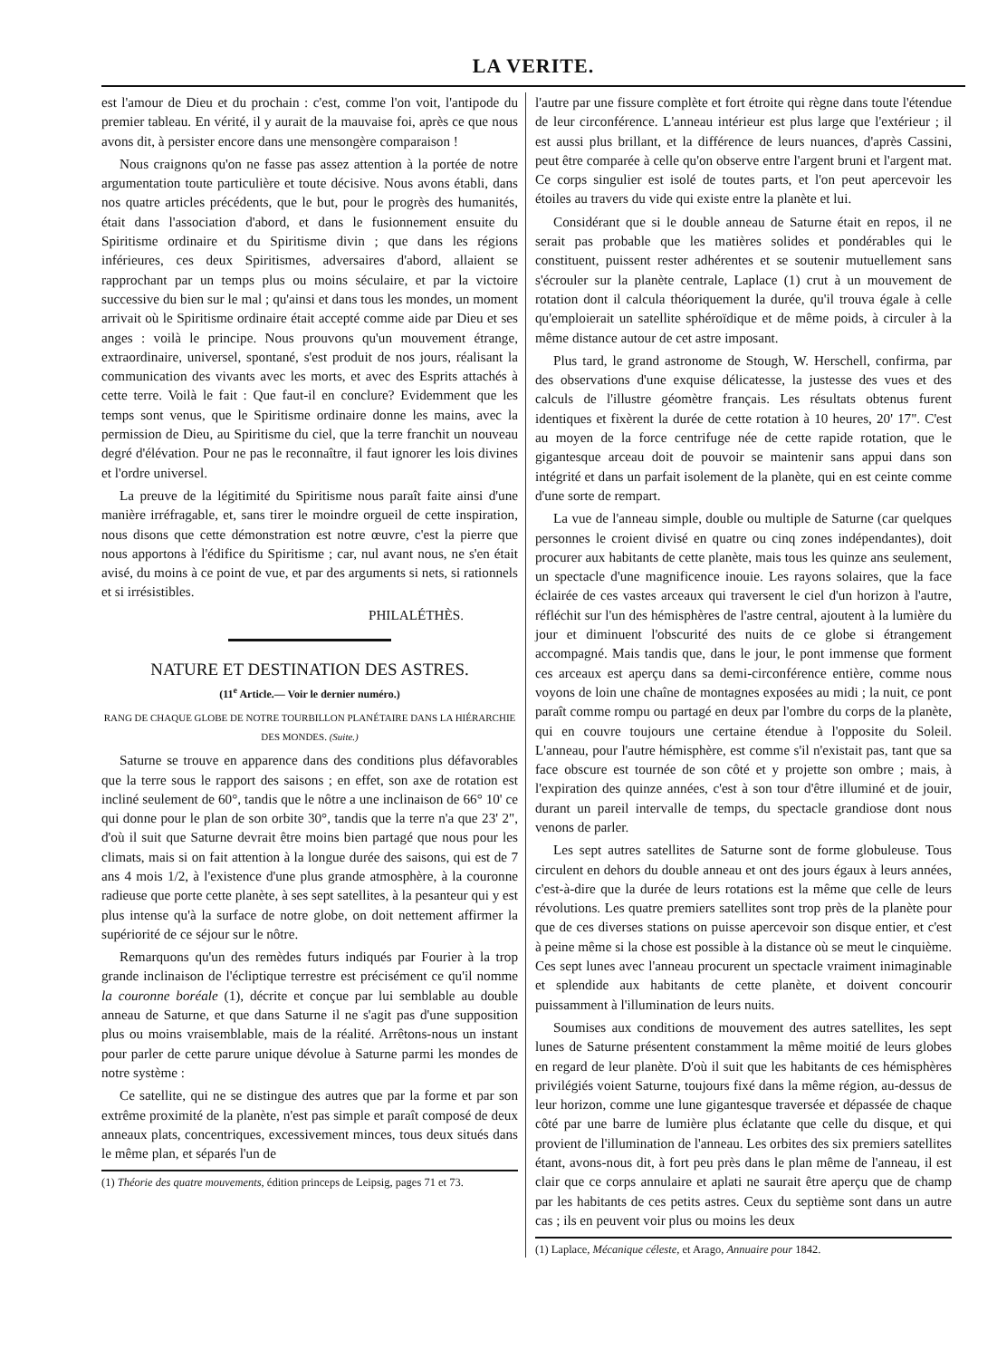LA VERITE.
est l'amour de Dieu et du prochain : c'est, comme l'on voit, l'antipode du premier tableau. En vérité, il y aurait de la mauvaise foi, après ce que nous avons dit, à persister encore dans une mensongère comparaison !
Nous craignons qu'on ne fasse pas assez attention à la portée de notre argumentation toute particulière et toute décisive. Nous avons établi, dans nos quatre articles précédents, que le but, pour le progrès des humanités, était dans l'association d'abord, et dans le fusionnement ensuite du Spiritisme ordinaire et du Spiritisme divin ; que dans les régions inférieures, ces deux Spiritismes, adversaires d'abord, allaient se rapprochant par un temps plus ou moins séculaire, et par la victoire successive du bien sur le mal ; qu'ainsi et dans tous les mondes, un moment arrivait où le Spiritisme ordinaire était accepté comme aide par Dieu et ses anges : voilà le principe. Nous prouvons qu'un mouvement étrange, extraordinaire, universel, spontané, s'est produit de nos jours, réalisant la communication des vivants avec les morts, et avec des Esprits attachés à cette terre. Voilà le fait : Que faut-il en conclure? Evidemment que les temps sont venus, que le Spiritisme ordinaire donne les mains, avec la permission de Dieu, au Spiritisme du ciel, que la terre franchit un nouveau degré d'élévation. Pour ne pas le reconnaître, il faut ignorer les lois divines et l'ordre universel.
La preuve de la légitimité du Spiritisme nous paraît faite ainsi d'une manière irréfragable, et, sans tirer le moindre orgueil de cette inspiration, nous disons que cette démonstration est notre œuvre, c'est la pierre que nous apportons à l'édifice du Spiritisme ; car, nul avant nous, ne s'en était avisé, du moins à ce point de vue, et par des arguments si nets, si rationnels et si irrésistibles.
PHILALÉTHÈS.
NATURE ET DESTINATION DES ASTRES.
(11<sup>e</sup> Article.— Voir le dernier numéro.)
RANG DE CHAQUE GLOBE DE NOTRE TOURBILLON PLANÉTAIRE DANS LA HIÉRARCHIE DES MONDES. (Suite.)
Saturne se trouve en apparence dans des conditions plus défavorables que la terre sous le rapport des saisons ; en effet, son axe de rotation est incliné seulement de 60°, tandis que le nôtre a une inclinaison de 66° 10' ce qui donne pour le plan de son orbite 30°, tandis que la terre n'a que 23' 2", d'où il suit que Saturne devrait être moins bien partagé que nous pour les climats, mais si on fait attention à la longue durée des saisons, qui est de 7 ans 4 mois 1/2, à l'existence d'une plus grande atmosphère, à la couronne radieuse que porte cette planète, à ses sept satellites, à la pesanteur qui y est plus intense qu'à la surface de notre globe, on doit nettement affirmer la supériorité de ce séjour sur le nôtre.
Remarquons qu'un des remèdes futurs indiqués par Fourier à la trop grande inclinaison de l'écliptique terrestre est précisément ce qu'il nomme la couronne boréale (1), décrite et conçue par lui semblable au double anneau de Saturne, et que dans Saturne il ne s'agit pas d'une supposition plus ou moins vraisemblable, mais de la réalité. Arrêtons-nous un instant pour parler de cette parure unique dévolue à Saturne parmi les mondes de notre système :
Ce satellite, qui ne se distingue des autres que par la forme et par son extrême proximité de la planète, n'est pas simple et paraît composé de deux anneaux plats, concentriques, excessivement minces, tous deux situés dans le même plan, et séparés l'un de
(1) Théorie des quatre mouvements, édition princeps de Leipsig, pages 71 et 73.
l'autre par une fissure complète et fort étroite qui règne dans toute l'étendue de leur circonférence. L'anneau intérieur est plus large que l'extérieur ; il est aussi plus brillant, et la différence de leurs nuances, d'après Cassini, peut être comparée à celle qu'on observe entre l'argent bruni et l'argent mat. Ce corps singulier est isolé de toutes parts, et l'on peut apercevoir les étoiles au travers du vide qui existe entre la planète et lui.
Considérant que si le double anneau de Saturne était en repos, il ne serait pas probable que les matières solides et pondérables qui le constituent, puissent rester adhérentes et se soutenir mutuellement sans s'écrouler sur la planète centrale, Laplace (1) crut à un mouvement de rotation dont il calcula théoriquement la durée, qu'il trouva égale à celle qu'emploierait un satellite sphéroïdique et de même poids, à circuler à la même distance autour de cet astre imposant.
Plus tard, le grand astronome de Stough, W. Herschell, confirma, par des observations d'une exquise délicatesse, la justesse des vues et des calculs de l'illustre géomètre français. Les résultats obtenus furent identiques et fixèrent la durée de cette rotation à 10 heures, 20' 17". C'est au moyen de la force centrifuge née de cette rapide rotation, que le gigantesque arceau doit de pouvoir se maintenir sans appui dans son intégrité et dans un parfait isolement de la planète, qui en est ceinte comme d'une sorte de rempart.
La vue de l'anneau simple, double ou multiple de Saturne (car quelques personnes le croient divisé en quatre ou cinq zones indépendantes), doit procurer aux habitants de cette planète, mais tous les quinze ans seulement, un spectacle d'une magnificence inouie. Les rayons solaires, que la face éclairée de ces vastes arceaux qui traversent le ciel d'un horizon à l'autre, réfléchit sur l'un des hémisphères de l'astre central, ajoutent à la lumière du jour et diminuent l'obscurité des nuits de ce globe si étrangement accompagné. Mais tandis que, dans le jour, le pont immense que forment ces arceaux est aperçu dans sa demi-circonférence entière, comme nous voyons de loin une chaîne de montagnes exposées au midi ; la nuit, ce pont paraît comme rompu ou partagé en deux par l'ombre du corps de la planète, qui en couvre toujours une certaine étendue à l'opposite du Soleil. L'anneau, pour l'autre hémisphère, est comme s'il n'existait pas, tant que sa face obscure est tournée de son côté et y projette son ombre ; mais, à l'expiration des quinze années, c'est à son tour d'être illuminé et de jouir, durant un pareil intervalle de temps, du spectacle grandiose dont nous venons de parler.
Les sept autres satellites de Saturne sont de forme globuleuse. Tous circulent en dehors du double anneau et ont des jours égaux à leurs années, c'est-à-dire que la durée de leurs rotations est la même que celle de leurs révolutions. Les quatre premiers satellites sont trop près de la planète pour que de ces diverses stations on puisse apercevoir son disque entier, et c'est à peine même si la chose est possible à la distance où se meut le cinquième. Ces sept lunes avec l'anneau procurent un spectacle vraiment inimaginable et splendide aux habitants de cette planète, et doivent concourir puissamment à l'illumination de leurs nuits.
Soumises aux conditions de mouvement des autres satellites, les sept lunes de Saturne présentent constamment la même moitié de leurs globes en regard de leur planète. D'où il suit que les habitants de ces hémisphères privilégiés voient Saturne, toujours fixé dans la même région, au-dessus de leur horizon, comme une lune gigantesque traversée et dépassée de chaque côté par une barre de lumière plus éclatante que celle du disque, et qui provient de l'illumination de l'anneau. Les orbites des six premiers satellites étant, avons-nous dit, à fort peu près dans le plan même de l'anneau, il est clair que ce corps annulaire et aplati ne saurait être aperçu que de champ par les habitants de ces petits astres. Ceux du septième sont dans un autre cas ; ils en peuvent voir plus ou moins les deux
(1) Laplace, Mécanique céleste, et Arago, Annuaire pour 1842.